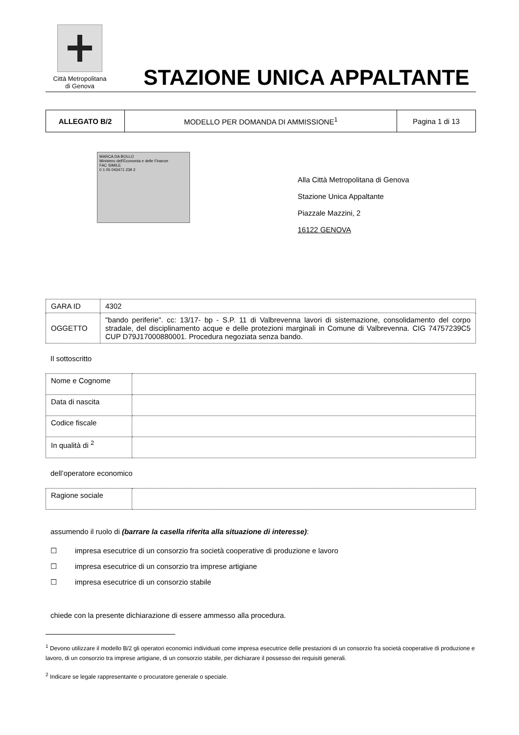Città Metropolitana
di Genova
STAZIONE UNICA APPALTANTE
| ALLEGATO B/2 | MODELLO PER DOMANDA DI AMMISSIONE<sup>1</sup> | Pagina 1 di 13 |
MARCA DA BOLLO
Ministero dell'Economia e delle Finanze
FAC SIMILE
0 1 05 043471 239 2
Alla Città Metropolitana di Genova
Stazione Unica Appaltante
Piazzale Mazzini, 2
16122 GENOVA
| GARA ID | 4302 |
| OGGETTO | "bando periferie". cc: 13/17- bp - S.P. 11 di Valbrevenna lavori di sistemazione, consolidamento del corpo stradale, del disciplinamento acque e delle protezioni marginali in Comune di Valbrevenna. CIG 74757239C5 CUP D79J17000880001. Procedura negoziata senza bando. |
Il sottoscritto
| Nome e Cognome | |
| Data di nascita | |
| Codice fiscale | |
| In qualità di <sup>2</sup> | |
dell’operatore economico
| Ragione sociale | |
assumendo il ruolo di (barrare la casella riferita alla situazione di interesse):
☐ impresa esecutrice di un consorzio fra società cooperative di produzione e lavoro
☐ impresa esecutrice di un consorzio tra imprese artigiane
☐ impresa esecutrice di un consorzio stabile
chiede con la presente dichiarazione di essere ammesso alla procedura.
<sup>1</sup> Devono utilizzare il modello B/2 gli operatori economici individuati come impresa esecutrice delle prestazioni di un consorzio fra società cooperative di produzione e lavoro, di un consorzio tra imprese artigiane, di un consorzio stabile, per dichiarare il possesso dei requisiti generali.
<sup>2</sup> Indicare se legale rappresentante o procuratore generale o speciale.